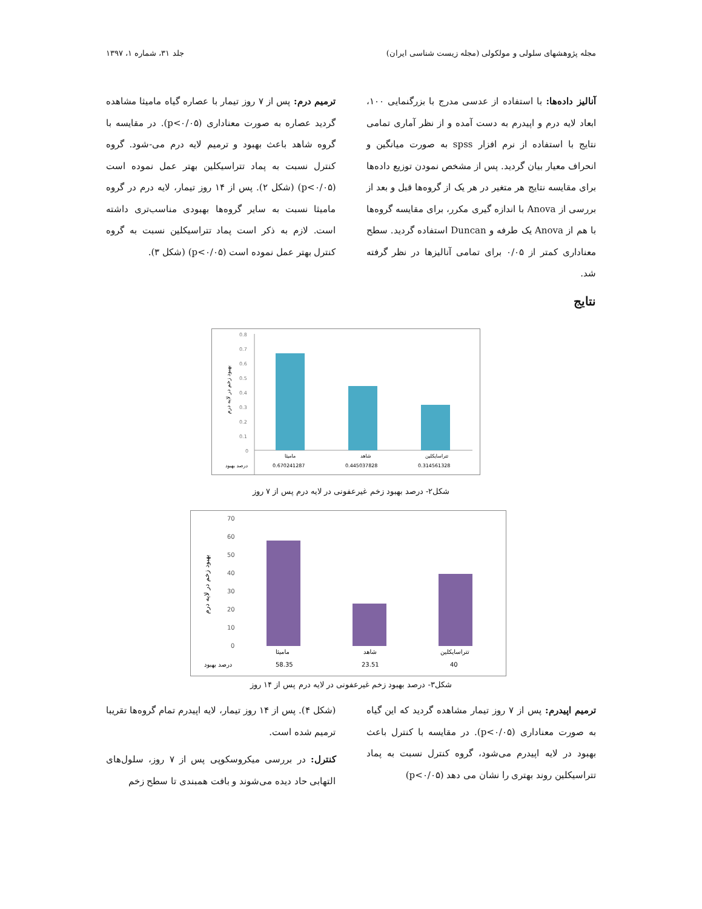مجله پژوهشهای سلولی و مولکولی (مجله زیست شناسی ایران) جلد ۳۱، شماره ۱، ۱۳۹۷
آنالیز داده‌ها: با استفاده از عدسی مدرج با بزرگنمایی ۱۰۰، ابعاد لایه درم و اپیدرم به دست آمده و از نظر آماری تمامی نتایج با استفاده از نرم افزار spss به صورت میانگین و انحراف معیار بیان گردید. پس از مشخص نمودن توزیع داده‌ها برای مقایسه نتایج هر متغیر در هر یک از گروه‌ها قبل و بعد از بررسی از Anova با اندازه گیری مکرر، برای مقایسه گروه‌ها با هم از Anova یک طرفه و Duncan استفاده گردید. سطح معناداری کمتر از ۰/۰۵ برای تمامی آنالیزها در نظر گرفته شد.
ترمیم درم: پس از ۷ روز تیمار با عصاره گیاه مامیثا مشاهده گردید عصاره به صورت معناداری (p<۰/۰۵). در مقایسه با گروه شاهد باعث بهبود و ترمیم لایه درم می-شود. گروه کنترل نسبت به پماد تتراسیکلین بهتر عمل نموده است (p<۰/۰۵) (شکل ۲). پس از ۱۴ روز تیمار، لایه درم در گروه مامیثا نسبت به سایر گروه‌ها بهبودی مناسب‌تری داشته است. لازم به ذکر است پماد تتراسیکلین نسبت به گروه کنترل بهتر عمل نموده است (p<۰/۰۵) (شکل ۳).
نتایج
بهبود زخم در لایه درم
0.8
0.7
0.6
0.5
0.4
0.3
0.2
0.1
0
مامیثا
شاهد
تتراسایکلین
0.670241287
0.445037828
0.314561328
درصد بهبود
شکل۲- درصد بهبود زخم غیرعفونی در لایه درم پس از ۷ روز
بهبود زخم در لایه درم
70
60
50
40
30
20
10
0
مامیثا
شاهد
تتراسایکلین
58.35
23.51
40
درصد بهبود
شکل۳- درصد بهبود زخم غیرعفونی در لایه درم پس از ۱۴ روز
ترمیم اپیدرم: پس از ۷ روز تیمار مشاهده گردید که این گیاه به صورت معناداری (p<۰/۰۵). در مقایسه با کنترل باعث بهبود در لایه اپیدرم می‌شود، گروه کنترل نسبت به پماد تتراسیکلین روند بهتری را نشان می دهد (p<۰/۰۵)
(شکل ۴). پس از ۱۴ روز تیمار، لایه اپیدرم تمام گروه‌ها تقریبا ترمیم شده است.
کنترل: در بررسی میکروسکوپی پس از ۷ روز، سلول‌های التهابی حاد دیده می‌شوند و بافت همبندی تا سطح زخم